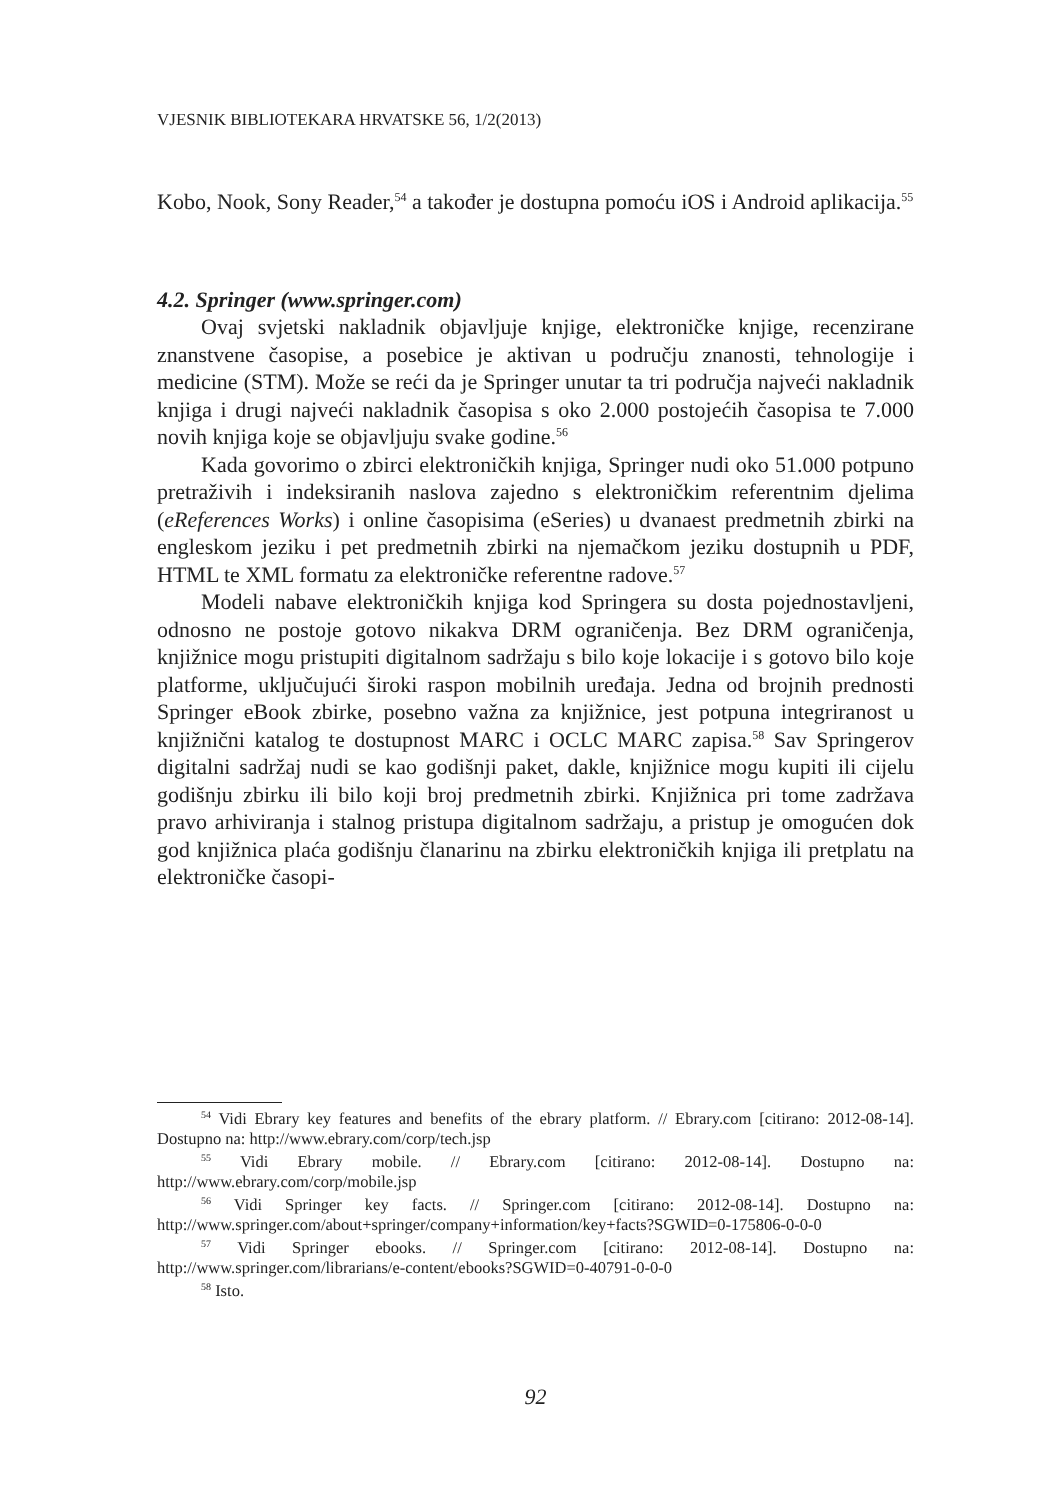VJESNIK BIBLIOTEKARA HRVATSKE 56, 1/2(2013)
Kobo, Nook, Sony Reader,<sup>54</sup> a također je dostupna pomoću iOS i Android aplikacija.<sup>55</sup>
4.2. Springer (www.springer.com)
Ovaj svjetski nakladnik objavljuje knjige, elektroničke knjige, recenzirane znanstvene časopise, a posebice je aktivan u području znanosti, tehnologije i medicine (STM). Može se reći da je Springer unutar ta tri područja najveći nakladnik knjiga i drugi najveći nakladnik časopisa s oko 2.000 postojećih časopisa te 7.000 novih knjiga koje se objavljuju svake godine.<sup>56</sup>
Kada govorimo o zbirci elektroničkih knjiga, Springer nudi oko 51.000 potpuno pretraživih i indeksiranih naslova zajedno s elektroničkim referentnim djelima (eReferences Works) i online časopisima (eSeries) u dvanaest predmetnih zbirki na engleskom jeziku i pet predmetnih zbirki na njemačkom jeziku dostupnih u PDF, HTML te XML formatu za elektroničke referentne radove.<sup>57</sup>
Modeli nabave elektroničkih knjiga kod Springera su dosta pojednostavljeni, odnosno ne postoje gotovo nikakva DRM ograničenja. Bez DRM ograničenja, knjižnice mogu pristupiti digitalnom sadržaju s bilo koje lokacije i s gotovo bilo koje platforme, uključujući široki raspon mobilnih uređaja. Jedna od brojnih prednosti Springer eBook zbirke, posebno važna za knjižnice, jest potpuna integriranost u knjižnični katalog te dostupnost MARC i OCLC MARC zapisa.<sup>58</sup> Sav Springerov digitalni sadržaj nudi se kao godišnji paket, dakle, knjižnice mogu kupiti ili cijelu godišnju zbirku ili bilo koji broj predmetnih zbirki. Knjižnica pri tome zadržava pravo arhiviranja i stalnog pristupa digitalnom sadržaju, a pristup je omogućen dok god knjižnica plaća godišnju članarinu na zbirku elektroničkih knjiga ili pretplatu na elektroničke časopi-
<sup>54</sup> Vidi Ebrary key features and benefits of the ebrary platform. // Ebrary.com [citirano: 2012-08-14]. Dostupno na: http://www.ebrary.com/corp/tech.jsp
<sup>55</sup> Vidi Ebrary mobile. // Ebrary.com [citirano: 2012-08-14]. Dostupno na: http://www.ebrary.com/corp/mobile.jsp
<sup>56</sup> Vidi Springer key facts. // Springer.com [citirano: 2012-08-14]. Dostupno na: http://www.springer.com/about+springer/company+information/key+facts?SGWID=0-175806-0-0-0
<sup>57</sup> Vidi Springer ebooks. // Springer.com [citirano: 2012-08-14]. Dostupno na: http://www.springer.com/librarians/e-content/ebooks?SGWID=0-40791-0-0-0
<sup>58</sup> Isto.
92